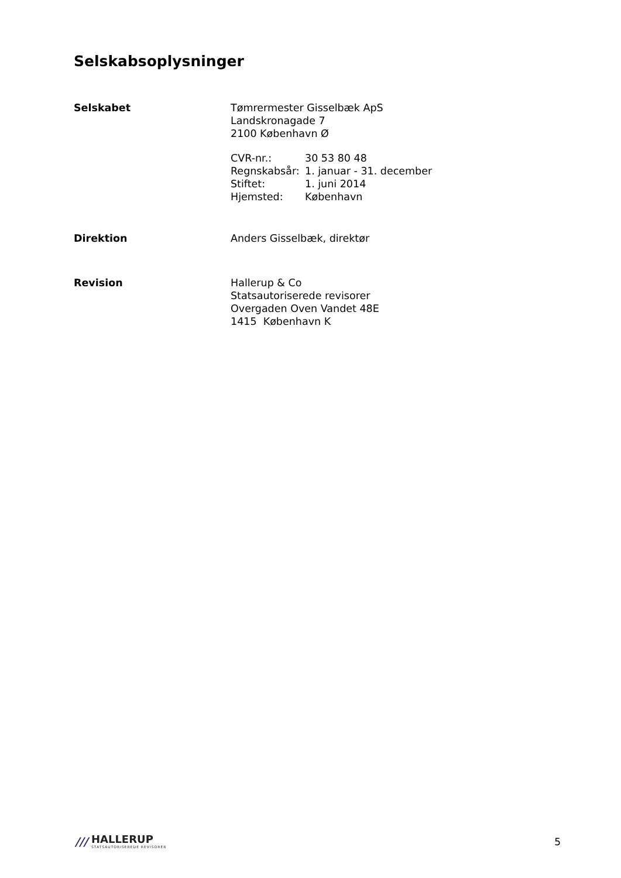Selskabsoplysninger
Selskabet Tømrermester Gisselbæk ApS
Landskronagade 7
2100 København Ø
| CVR-nr.: | 30 53 80 48 |
| Regnskabsår: | 1. januar - 31. december |
| Stiftet: | 1. juni 2014 |
| Hjemsted: | København |
Direktion Anders Gisselbæk, direktør
Revision Hallerup & Co
Statsautoriserede revisorer
Overgaden Oven Vandet 48E
1415 København K
///
HALLERUP
STATSAUTORISEREDE REVISORER
5